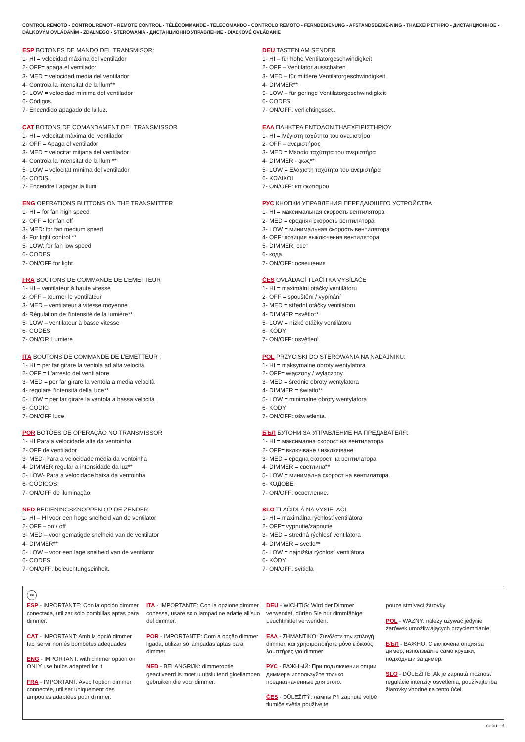CONTROL REMOTO - CONTROL REMOT - REMOTE CONTROL - TÉLÉCOMMANDE - TELECOMANDO - CONTROLO REMOTO - FERNBEDIENUNG - AFSTANDSBEDIE-NING - ΤΗΛΕΧΕΙΡΙΣΤΉΡΙΟ - ДИСТАНЦИОННОЕ - DÁLKOVÝM OVLÁDÁNÍM - ZDALNEGO - STEROWANIA - ДИСТАНЦИОННО УПРАВЛЕНИЕ - DIAĽKOVÉ OVLÁDANIE
ESP BOTONES DE MANDO DEL TRANSMISOR:
1- HI = velocidad máxima del ventilador
2- OFF= apaga el ventilador
3- MED = velocidad media del ventilador
4- Controla la intensitat de la llum**
5- LOW = velocidad mínima del ventilador
6- Códigos.
7- Encendido apagado de la luz.
CAT BOTONS DE COMANDAMENT DEL TRANSMISSOR
1- HI = velocitat màxima del ventilador
2- OFF = Apaga el ventilador
3- MED = velocitat mitjana del ventilador
4- Controla la intensitat de la llum **
5- LOW = velocitat mínima del ventilador
6- CODIS.
7- Encendre i apagar la llum
ENG OPERATIONS BUTTONS ON THE TRANSMITTER
1- HI = for fan high speed
2- OFF = for fan off
3- MED: for fan medium speed
4- For light control **
5- LOW: for fan low speed
6- CODES
7- ON/OFF for light
FRA BOUTONS DE COMMANDE DE L’EMETTEUR
1- HI – ventilateur à haute vitesse
2- OFF – tourner le ventilateur
3- MED – ventilateur à vitesse moyenne
4- Régulation de l’intensité de la lumière**
5- LOW – ventilateur à basse vitesse
6- CODES
7- ON/OF: Lumiere
ITA BOUTONS DE COMMANDE DE L’EMETTEUR :
1- HI = per far girare la ventola ad alta velocità.
2- OFF = L’arresto del ventilatore
3- MED = per far girare la ventola a media velocità
4- regolare l’intensità della luce**
5- LOW = per far girare la ventola a bassa velocità
6- CODICI
7- ON/OFF luce
POR BOTÕES DE OPERAÇÃO NO TRANSMISSOR
1- HI Para a velocidade alta da ventoinha
2- OFF de ventilador
3- MED- Para a velocidade média da ventoinha
4- DIMMER regular a intensidade da luz**
5- LOW- Para a velocidade baixa da ventoinha
6- CÓDIGOS.
7- ON/OFF de iluminação.
NED BEDIENINGSKNOPPEN OP DE ZENDER
1- HI – HI voor een hoge snelheid van de ventilator
2- OFF – on / off
3- MED – voor gematigde snelheid van de ventilator
4- DIMMER**
5- LOW – voor een lage snelheid van de ventilator
6- CODES
7- ON/OFF: beleuchtungseinheit.
DEU TASTEN AM SENDER
1- HI – für hohe Ventilatorgeschwindigkeit
2- OFF – Ventilator ausschalten
3- MED – für mittlere Ventilatorgeschwindigkeit
4- DIMMER**
5- LOW – für geringe Ventilatorgeschwindigkeit
6- CODES
7- ON/OFF: verlichtingsset .
ΕΛΛ ΠΛΗΚΤΡΑ ΕΝΤΟΛΩΝ ΤΗΛΕΧΕΙΡΙΣΤΗΡΙΟΥ
1- HI = Μέγιστη ταχύτητα του ανεμιστήρα
2- OFF – ανεμιστήρας
3- MED = Μεσαία ταχύτητα του ανεμιστήρα
4- DIMMER - φως**
5- LOW = Ελάχιστη ταχύτητα του ανεμιστήρα
6- ΚΩΔΙΚΟΙ
7- ON/OFF: κιτ φωτισμου
РУС КНОПКИ УПРАВЛЕНИЯ ПЕРЕДАЮЩЕГО УСТРОЙСТВА
1- HI = максимальная скорость вентилятора
2- MED = средняя скорость вентилятора
3- LOW = минимальная скорость вентилятора
4- OFF: позиция выключения вентилятора
5- DIMMER: свет
6- кода.
7- ON/OFF: освещения
ČES OVLÁDACÍ TLAČÍTKA VYSÍLAČE
1- HI = maximální otáčky ventilátoru
2- OFF = spouštění / vypínání
3- MED = střední otáčky ventilátoru
4- DIMMER =světlo**
5- LOW = nízké otáčky ventilátoru
6- KÓDY.
7- ON/OFF: osvětlení
POL PRZYCISKI DO STEROWANIA NA NADAJNIKU:
1- HI = maksymalne obroty wentylatora
2- OFF= włączony / wyłączony
3- MED = średnie obroty wentylatora
4- DIMMER = światło**
5- LOW = minimalne obroty wentylatora
6- KODY
7- ON/OFF: oświetlenia.
БЪЛ БУТОНИ ЗА УПРАВЛЕНИЕ НА ПРЕДАВАТЕЛЯ:
1- HI = максимална скорост на вентилатора
2- OFF= включване / изключване
3- MED = средна скорост на вентилатора
4- DIMMER = светлина**
5- LOW = минимална скорост на вентилатора
6- КОДОВЕ
7- ON/OFF: осветление.
SLO TLAČIDLÁ NA VYSIELAČI
1- HI = maximálna rýchlosť ventilátora
2- OFF= vypnutie/zapnutie
3- MED = stredná rýchlosť ventilátora
4- DIMMER = svetlo**
5- LOW = najnižšia rýchlosť ventilátora
6- KÓDY
7- ON/OFF: svítidla
**
ESP - IMPORTANTE: Con la opción dimmer conectada, utilizar sólo bombillas aptas para dimmer.
CAT - IMPORTANT: Amb la opció dimmer faci servir només bombetes adequades
ENG - IMPORTANT: with dimmer option on ONLY use bulbs adapted for it
FRA - IMPORTANT: Avec l’option dimmer connectée, utiliser uniquement des ampoules adaptées pour dimmer.
ITA - IMPORTANTE: Con la opzione dimmer conessa, usare solo lampadine adatte all’suo del dimmer.
POR - IMPORTANTE: Com a opção dimmer ligada, utilizar só lâmpadas aptas para dimmer.
NED - BELANGRIJK: dimmeroptie geactiveerd is moet u uitsluitend gloeilampen gebruiken die voor dimmer.
DEU - WICHTIG: Wird der Dimmer verwendet, dürfen Sie nur dimmfähige Leuchtmittel verwenden.
ΕΛΛ - ΣΗΜΑΝΤΙΚΌ: Συνδέστε την επιλογή dimmer, και χρησιμοποιήστε μόνο ειδικούς
λαμπτήρες για dimmer
РУС - ВАЖНЫЙ: При подключении опции диммера используйте только предназначенные для этого.
ČES - DŮLEŽITÝ: лампы Při zapnuté volbě tlumiče světla používejte
pouze stmívací žárovky
POL - WAŻNY: należy używać jedynie żarówek umożliwiających przyciemnianie.
БЪЛ - ВАЖНО: С включена опция за димер, използвайте само крушки, подходящи за димер.
SLO - DÔLEŽITÉ: Ak je zapnutá možnosť regulácie intenzity osvetlenia, používajte iba žiarovky vhodné na tento účel.
cebu - 3